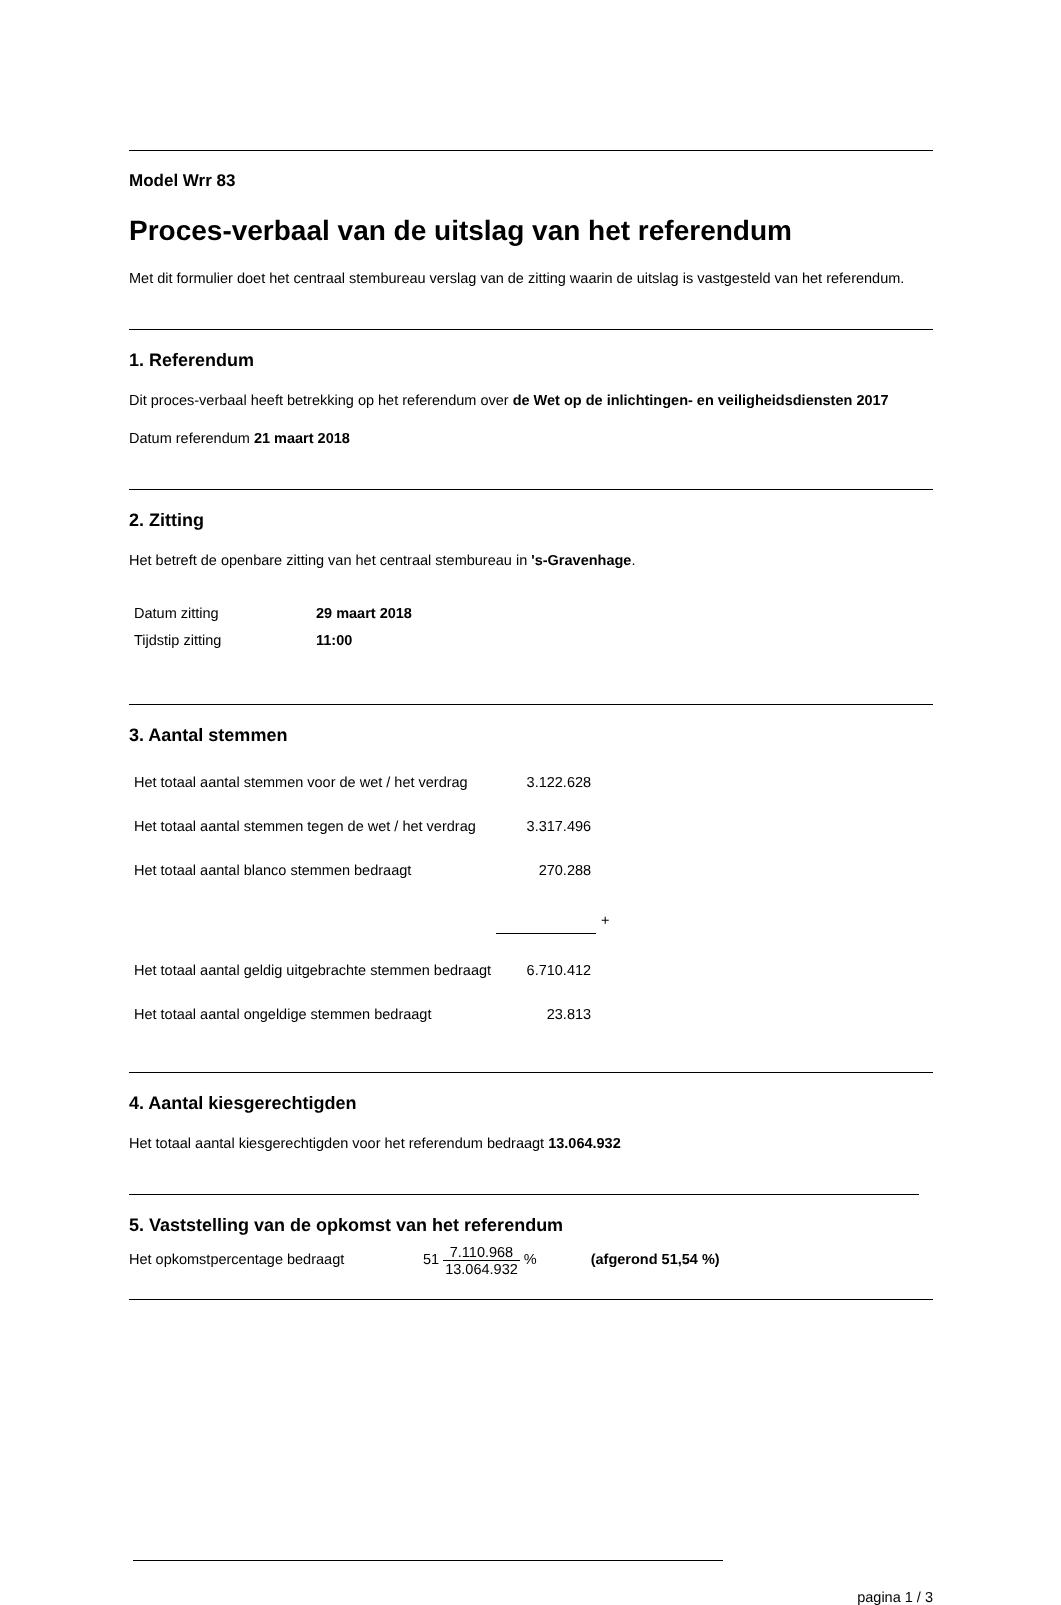Model Wrr 83
Proces-verbaal van de uitslag van het referendum
Met dit formulier doet het centraal stembureau verslag van de zitting waarin de uitslag is vastgesteld van het referendum.
1. Referendum
Dit proces-verbaal heeft betrekking op het referendum over de Wet op de inlichtingen- en veiligheidsdiensten 2017
Datum referendum 21 maart 2018
2. Zitting
Het betreft de openbare zitting van het centraal stembureau in 's-Gravenhage.
| Datum zitting | 29 maart 2018 |
| Tijdstip zitting | 11:00 |
3. Aantal stemmen
| Het totaal aantal stemmen voor de wet / het verdrag | 3.122.628 | |
| Het totaal aantal stemmen tegen de wet / het verdrag | 3.317.496 | |
| Het totaal aantal blanco stemmen bedraagt | 270.288 | |
| | | + |
| Het totaal aantal geldig uitgebrachte stemmen bedraagt | 6.710.412 | |
| Het totaal aantal ongeldige stemmen bedraagt | 23.813 | |
4. Aantal kiesgerechtigden
Het totaal aantal kiesgerechtigden voor het referendum bedraagt 13.064.932
5. Vaststelling van de opkomst van het referendum
Het opkomstpercentage bedraagt 51 7.110.968 13.064.932 % (afgerond 51,54 %)
pagina 1 / 3